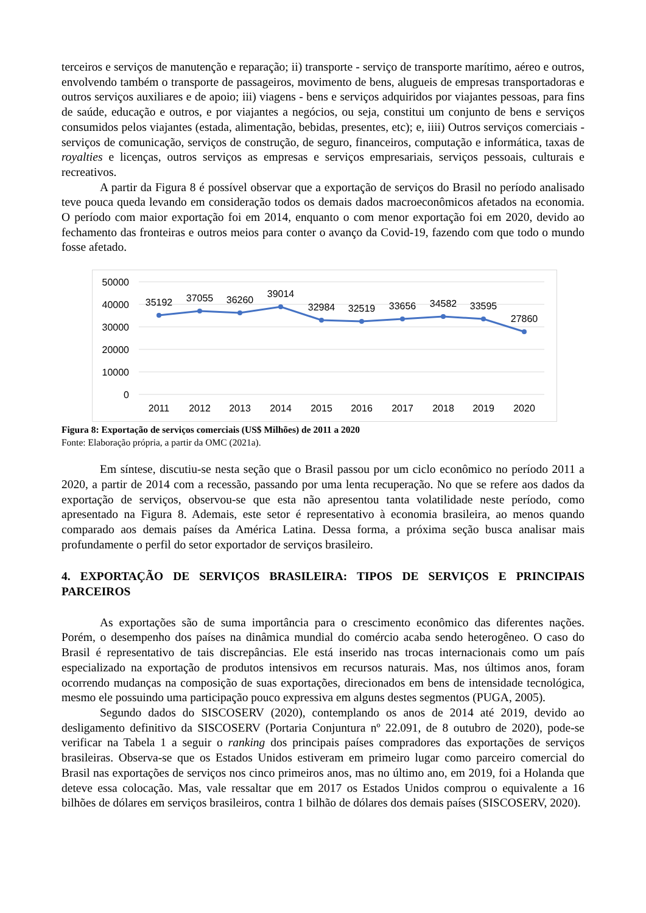terceiros e serviços de manutenção e reparação; ii) transporte - serviço de transporte marítimo, aéreo e outros, envolvendo também o transporte de passageiros, movimento de bens, alugueis de empresas transportadoras e outros serviços auxiliares e de apoio; iii) viagens - bens e serviços adquiridos por viajantes pessoas, para fins de saúde, educação e outros, e por viajantes a negócios, ou seja, constitui um conjunto de bens e serviços consumidos pelos viajantes (estada, alimentação, bebidas, presentes, etc); e, iiii) Outros serviços comerciais - serviços de comunicação, serviços de construção, de seguro, financeiros, computação e informática, taxas de royalties e licenças, outros serviços as empresas e serviços empresariais, serviços pessoais, culturais e recreativos.
A partir da Figura 8 é possível observar que a exportação de serviços do Brasil no período analisado teve pouca queda levando em consideração todos os demais dados macroeconômicos afetados na economia. O período com maior exportação foi em 2014, enquanto o com menor exportação foi em 2020, devido ao fechamento das fronteiras e outros meios para conter o avanço da Covid-19, fazendo com que todo o mundo fosse afetado.
50000
40000
30000
20000
10000
0
35192
37055
36260
39014
32984
32519
33656
34582
33595
27860
2011
2012
2013
2014
2015
2016
2017
2018
2019
2020
Figura 8: Exportação de serviços comerciais (US$ Milhões) de 2011 a 2020
Fonte: Elaboração própria, a partir da OMC (2021a).
Em síntese, discutiu-se nesta seção que o Brasil passou por um ciclo econômico no período 2011 a 2020, a partir de 2014 com a recessão, passando por uma lenta recuperação. No que se refere aos dados da exportação de serviços, observou-se que esta não apresentou tanta volatilidade neste período, como apresentado na Figura 8. Ademais, este setor é representativo à economia brasileira, ao menos quando comparado aos demais países da América Latina. Dessa forma, a próxima seção busca analisar mais profundamente o perfil do setor exportador de serviços brasileiro.
4. EXPORTAÇÃO DE SERVIÇOS BRASILEIRA: TIPOS DE SERVIÇOS E PRINCIPAIS PARCEIROS
As exportações são de suma importância para o crescimento econômico das diferentes nações. Porém, o desempenho dos países na dinâmica mundial do comércio acaba sendo heterogêneo. O caso do Brasil é representativo de tais discrepâncias. Ele está inserido nas trocas internacionais como um país especializado na exportação de produtos intensivos em recursos naturais. Mas, nos últimos anos, foram ocorrendo mudanças na composição de suas exportações, direcionados em bens de intensidade tecnológica, mesmo ele possuindo uma participação pouco expressiva em alguns destes segmentos (PUGA, 2005).
Segundo dados do SISCOSERV (2020), contemplando os anos de 2014 até 2019, devido ao desligamento definitivo da SISCOSERV (Portaria Conjuntura nº 22.091, de 8 outubro de 2020), pode-se verificar na Tabela 1 a seguir o ranking dos principais países compradores das exportações de serviços brasileiras. Observa-se que os Estados Unidos estiveram em primeiro lugar como parceiro comercial do Brasil nas exportações de serviços nos cinco primeiros anos, mas no último ano, em 2019, foi a Holanda que deteve essa colocação. Mas, vale ressaltar que em 2017 os Estados Unidos comprou o equivalente a 16 bilhões de dólares em serviços brasileiros, contra 1 bilhão de dólares dos demais países (SISCOSERV, 2020).